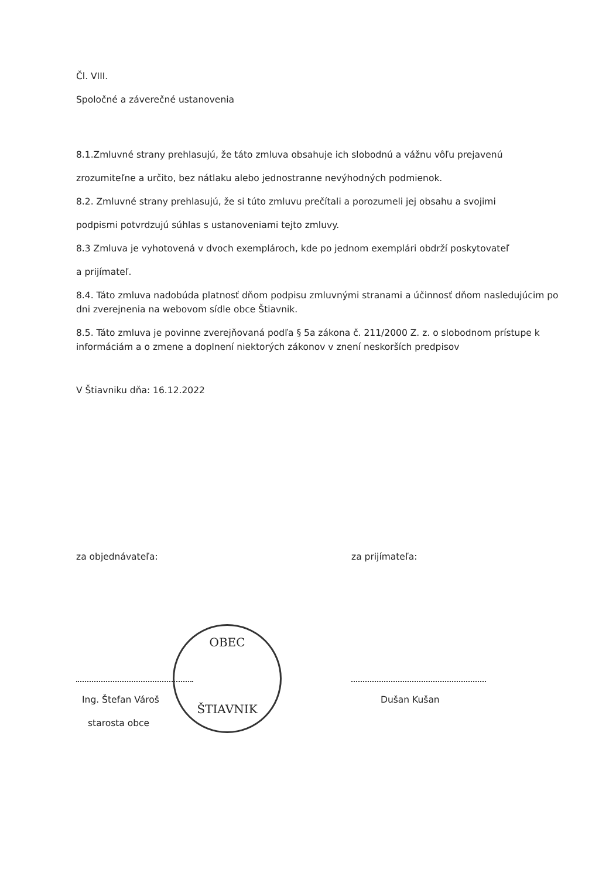Čl. VIII.
Spoločné a záverečné ustanovenia
8.1.Zmluvné strany prehlasujú, že táto zmluva obsahuje ich slobodnú a vážnu vôľu prejavenú
zrozumiteľne a určito, bez nátlaku alebo jednostranne nevýhodných podmienok.
8.2. Zmluvné strany prehlasujú, že si túto zmluvu prečítali a porozumeli jej obsahu a svojimi
podpismi potvrdzujú súhlas s ustanoveniami tejto zmluvy.
8.3 Zmluva je vyhotovená v dvoch exemplároch, kde po jednom exemplári obdrží poskytovateľ
a prijímateľ.
8.4. Táto zmluva nadobúda platnosť dňom podpisu zmluvnými stranami a účinnosť dňom nasledujúcim po dni zverejnenia na webovom sídle obce Štiavnik.
8.5. Táto zmluva je povinne zverejňovaná podľa § 5a zákona č. 211/2000 Z. z. o slobodnom prístupe k informáciám a o zmene a doplnení niektorých zákonov v znení neskorších predpisov
V Štiavniku dňa: 16.12.2022
za objednávateľa:
Ing. Štefan Vároš
starosta obce
za prijímateľa:
Dušan Kušan
OBEC
ŠTIAVNIK